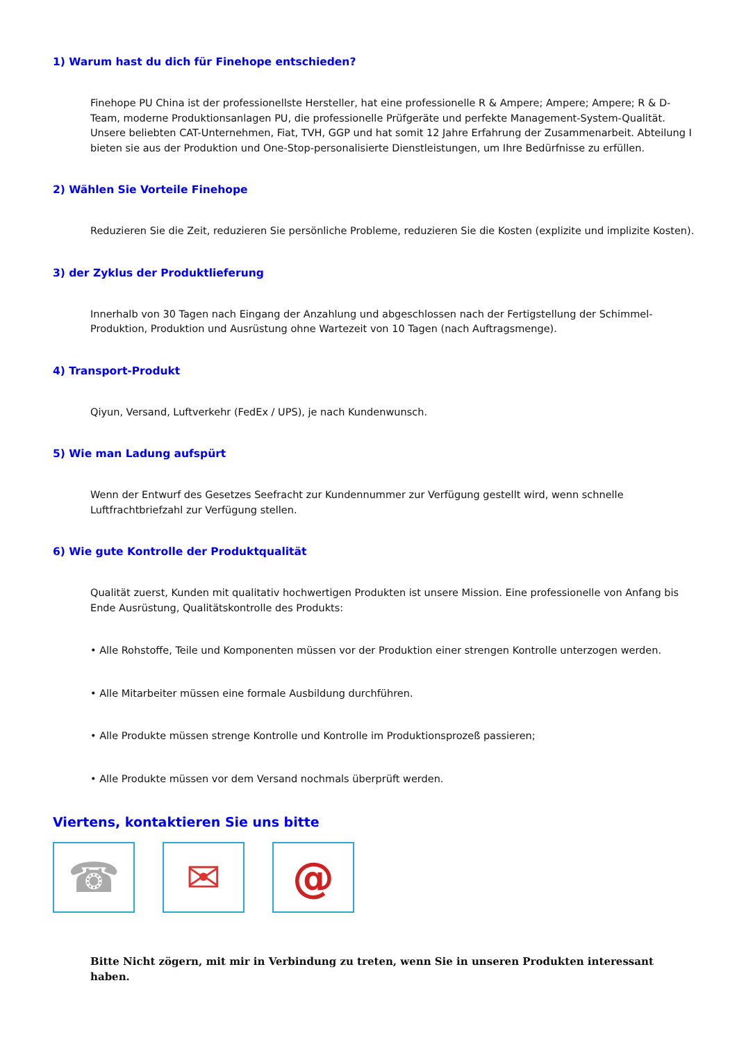1) Warum hast du dich für Finehope entschieden?
Finehope PU China ist der professionellste Hersteller, hat eine professionelle R & Ampere; Ampere; Ampere; R & D-Team, moderne Produktionsanlagen PU, die professionelle Prüfgeräte und perfekte Management-System-Qualität. Unsere beliebten CAT-Unternehmen, Fiat, TVH, GGP und hat somit 12 Jahre Erfahrung der Zusammenarbeit. Abteilung I bieten sie aus der Produktion und One-Stop-personalisierte Dienstleistungen, um Ihre Bedürfnisse zu erfüllen.
2) Wählen Sie Vorteile Finehope
Reduzieren Sie die Zeit, reduzieren Sie persönliche Probleme, reduzieren Sie die Kosten (explizite und implizite Kosten).
3) der Zyklus der Produktlieferung
Innerhalb von 30 Tagen nach Eingang der Anzahlung und abgeschlossen nach der Fertigstellung der Schimmel-Produktion, Produktion und Ausrüstung ohne Wartezeit von 10 Tagen (nach Auftragsmenge).
4) Transport-Produkt
Qiyun, Versand, Luftverkehr (FedEx / UPS), je nach Kundenwunsch.
5) Wie man Ladung aufspürt
Wenn der Entwurf des Gesetzes Seefracht zur Kundennummer zur Verfügung gestellt wird, wenn schnelle Luftfrachtbriefzahl zur Verfügung stellen.
6) Wie gute Kontrolle der Produktqualität
Qualität zuerst, Kunden mit qualitativ hochwertigen Produkten ist unsere Mission. Eine professionelle von Anfang bis Ende Ausrüstung, Qualitätskontrolle des Produkts:
• Alle Rohstoffe, Teile und Komponenten müssen vor der Produktion einer strengen Kontrolle unterzogen werden.
• Alle Mitarbeiter müssen eine formale Ausbildung durchführen.
• Alle Produkte müssen strenge Kontrolle und Kontrolle im Produktionsprozeß passieren;
• Alle Produkte müssen vor dem Versand nochmals überprüft werden.
Viertens, kontaktieren Sie uns bitte
☎ ✉ @
Bitte Nicht zögern, mit mir in Verbindung zu treten, wenn Sie in unseren Produkten interessant haben.